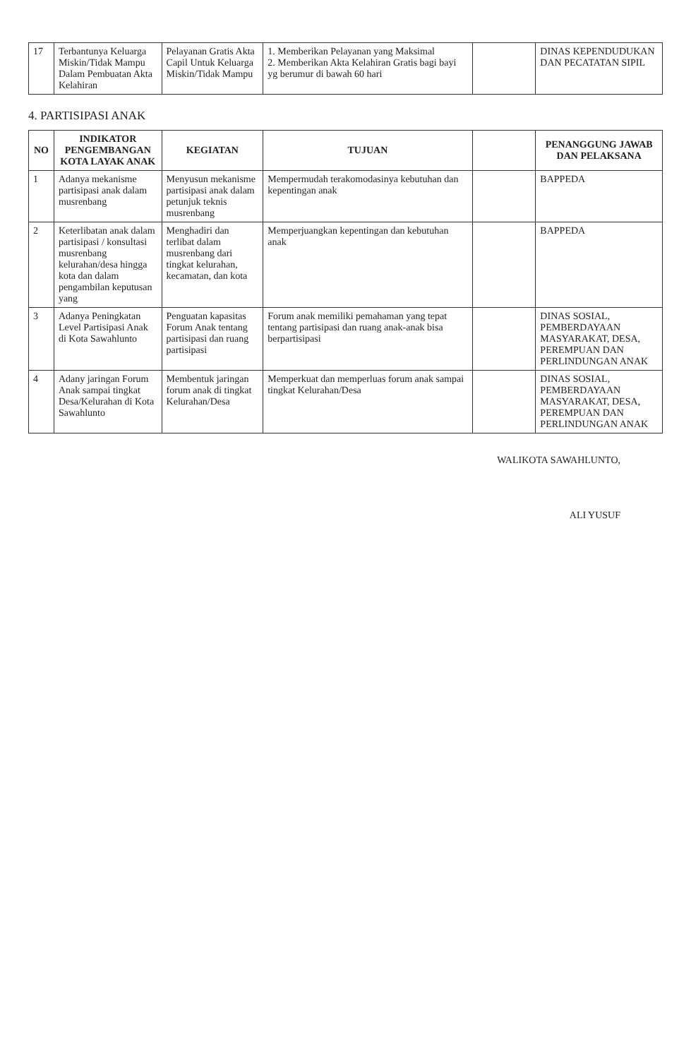| 17 | Terbantunya Keluarga Miskin/Tidak Mampu Dalam Pembuatan Akta Kelahiran | Pelayanan Gratis Akta Capil Untuk Keluarga Miskin/Tidak Mampu | 1. Memberikan Pelayanan yang Maksimal 2. Memberikan Akta Kelahiran Gratis bagi bayi yg berumur di bawah 60 hari | | DINAS KEPENDUDUKAN DAN PECATATAN SIPIL |
4. PARTISIPASI ANAK
| NO | INDIKATOR PENGEMBANGAN KOTA LAYAK ANAK | KEGIATAN | TUJUAN | | PENANGGUNG JAWAB DAN PELAKSANA |
| --- | --- | --- | --- | --- | --- |
| 1 | Adanya mekanisme partisipasi anak dalam musrenbang | Menyusun mekanisme partisipasi anak dalam petunjuk teknis musrenbang | Mempermudah terakomodasinya kebutuhan dan kepentingan anak | | BAPPEDA |
| 2 | Keterlibatan anak dalam partisipasi / konsultasi musrenbang kelurahan/desa hingga kota dan dalam pengambilan keputusan yang | Menghadiri dan terlibat dalam musrenbang dari tingkat kelurahan, kecamatan, dan kota | Memperjuangkan kepentingan dan kebutuhan anak | | BAPPEDA |
| 3 | Adanya Peningkatan Level Partisipasi Anak di Kota Sawahlunto | Penguatan kapasitas Forum Anak tentang partisipasi dan ruang partisipasi | Forum anak memiliki pemahaman yang tepat tentang partisipasi dan ruang anak-anak bisa berpartisipasi | | DINAS SOSIAL, PEMBERDAYAAN MASYARAKAT, DESA, PEREMPUAN DAN PERLINDUNGAN ANAK |
| 4 | Adany jaringan Forum Anak sampai tingkat Desa/Kelurahan di Kota Sawahlunto | Membentuk jaringan forum anak di tingkat Kelurahan/Desa | Memperkuat dan memperluas forum anak sampai tingkat Kelurahan/Desa | | DINAS SOSIAL, PEMBERDAYAAN MASYARAKAT, DESA, PEREMPUAN DAN PERLINDUNGAN ANAK |
WALIKOTA SAWAHLUNTO,
ALI YUSUF